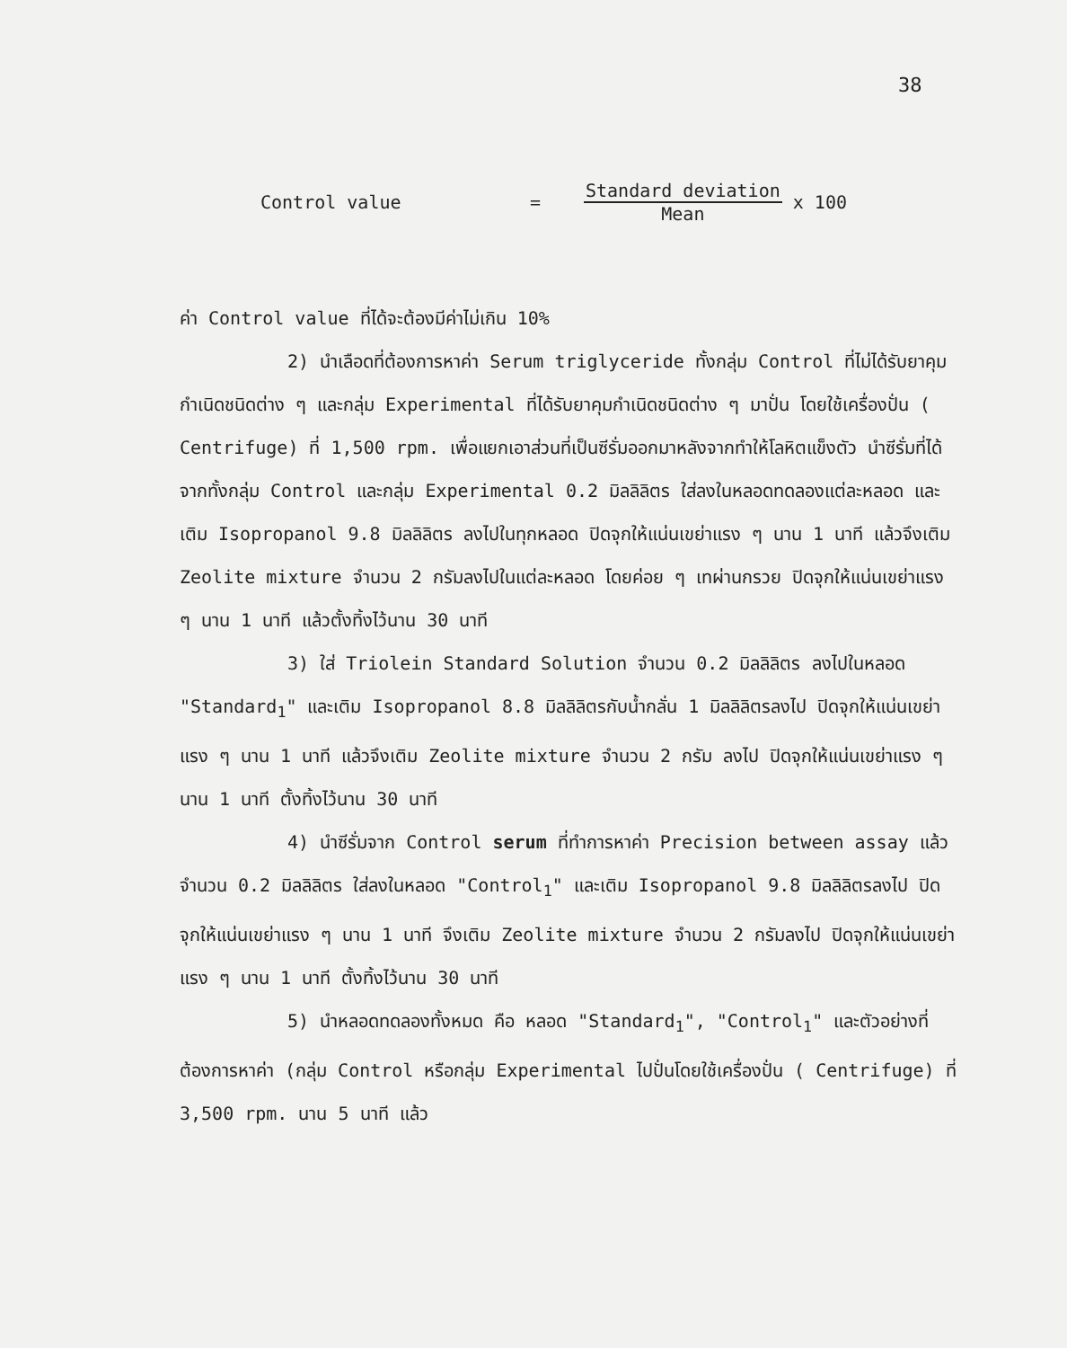38
Control value =
Standard deviation
Mean
x 100
ค่า Control value ที่ได้จะต้องมีค่าไม่เกิน 10%
2) นำเลือดที่ต้องการหาค่า Serum triglyceride ทั้งกลุ่ม Control ที่ไม่ได้รับยาคุมกำเนิดชนิดต่าง ๆ และกลุ่ม Experimental ที่ได้รับยาคุมกำเนิดชนิดต่าง ๆ มาปั่น โดยใช้เครื่องปั่น ( Centrifuge) ที่ 1,500 rpm. เพื่อแยกเอาส่วนที่เป็นซีรั่มออกมาหลังจากทำให้โลหิตแข็งตัว นำซีรั่มที่ได้จากทั้งกลุ่ม Control และกลุ่ม Experimental 0.2 มิลลิลิตร ใส่ลงในหลอดทดลองแต่ละหลอด และเติม Isopropanol 9.8 มิลลิลิตร ลงไปในทุกหลอด ปิดจุกให้แน่นเขย่าแรง ๆ นาน 1 นาที แล้วจึงเติม Zeolite mixture จำนวน 2 กรัมลงไปในแต่ละหลอด โดยค่อย ๆ เทผ่านกรวย ปิดจุกให้แน่นเขย่าแรง ๆ นาน 1 นาที แล้วตั้งทิ้งไว้นาน 30 นาที
3) ใส่ Triolein Standard Solution จำนวน 0.2 มิลลิลิตร ลงไปในหลอด "Standard<sub>1</sub>" และเติม Isopropanol 8.8 มิลลิลิตรกับน้ำกลั่น 1 มิลลิลิตรลงไป ปิดจุกให้แน่นเขย่าแรง ๆ นาน 1 นาที แล้วจึงเติม Zeolite mixture จำนวน 2 กรัม ลงไป ปิดจุกให้แน่นเขย่าแรง ๆ นาน 1 นาที ตั้งทิ้งไว้นาน 30 นาที
4) นำซีรั่มจาก Control serum ที่ทำการหาค่า Precision between assay แล้วจำนวน 0.2 มิลลิลิตร ใส่ลงในหลอด "Control<sub>1</sub>" และเติม Isopropanol 9.8 มิลลิลิตรลงไป ปิดจุกให้แน่นเขย่าแรง ๆ นาน 1 นาที จึงเติม Zeolite mixture จำนวน 2 กรัมลงไป ปิดจุกให้แน่นเขย่าแรง ๆ นาน 1 นาที ตั้งทิ้งไว้นาน 30 นาที
5) นำหลอดทดลองทั้งหมด คือ หลอด "Standard<sub>1</sub>", "Control<sub>1</sub>" และตัวอย่างที่ต้องการหาค่า (กลุ่ม Control หรือกลุ่ม Experimental ไปปั่นโดยใช้เครื่องปั่น ( Centrifuge) ที่ 3,500 rpm. นาน 5 นาที แล้ว